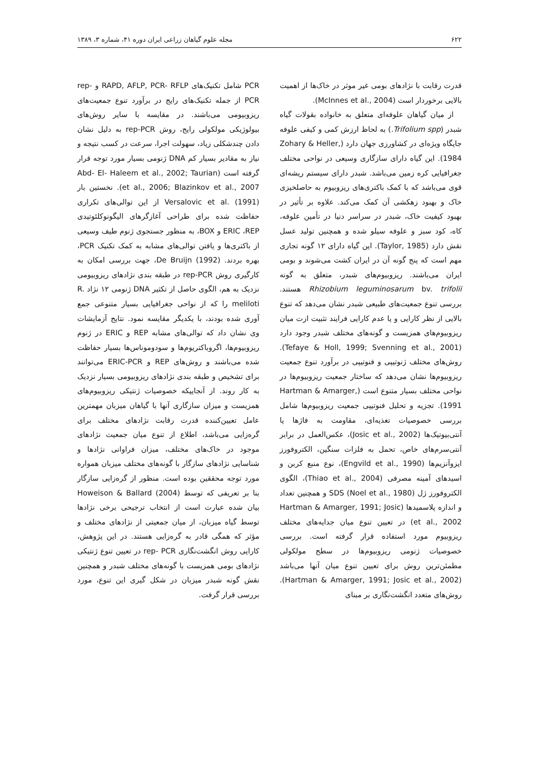۶۲۲ مجله علوم گیاهان زراعی ایران دوره ۴۱، شماره ۳، ۱۳۸۹
قدرت رقابت با نژادهای بومی غیر موثر در خاک‌ها از اهمیت بالایی برخوردار است (McInnes et al., 2004).
از میان گیاهان علوفه‌ای متعلق به خانواده بقولات گیاه شبدر (Trifolium spp.) به لحاظ ارزش کمی و کیفی علوفه جایگاه ویژه‌ای در کشاورزی جهان دارد (Zohary & Heller, 1984). این گیاه دارای سازگاری وسیعی در نواحی مختلف جغرافیایی کره زمین می‌باشد. شبدر دارای سیستم ریشه‌ای قوی می‌باشد که با کمک باکتری‌های ریزوبیوم به حاصلخیزی خاک و بهبود زهکشی آن کمک می‌کند. علاوه بر تأثیر در بهبود کیفیت خاک، شبدر در سراسر دنیا در تأمین علوفه، کاه، کود سبز و علوفه سیلو شده و همچنین تولید عسل نقش دارد (Taylor, 1985). این گیاه دارای ۱۲ گونه تجاری مهم است که پنج گونه آن در ایران کشت می‌شوند و بومی ایران می‌باشند. ریزوبیوم‌های شبدر، متعلق به گونه Rhizobium leguminosarum bv. trifolii هستند. بررسی تنوع جمعیت‌های طبیعی شبدر نشان می‌دهد که تنوع بالایی از نظر کارایی و یا عدم کارایی فرایند تثبیت ازت میان ریزوبیوم‌های همزیست و گونه‌های مختلف شبدر وجود دارد (Tefaye & Holl, 1999; Svenning et al., 2001). روش‌های مختلف ژنوتیپی و فنوتیپی در برآورد تنوع جمعیت ریزوبیوم‌ها نشان می‌دهد که ساختار جمعیت ریزوبیوم‌ها در نواحی مختلف بسیار متنوع است (Hartman & Amarger, 1991). تجزیه و تحلیل فنوتیپی جمعیت ریزوبیوم‌ها شامل بررسی خصوصیات تغذیه‌ای، مقاومت به فاژها یا آنتی‌بیوتیک‌ها (Josic et al., 2002)، عکس‌العمل در برابر آنتی‌سرم‌های خاص، تحمل به فلزات سنگین، الکتروفورز ایزوآنزیم‌ها (Engvild et al., 1990)، نوع منبع کربن و اسیدهای آمینه مصرفی (Thiao et al., 2004)، الگوی الکتروفورز ژل SDS (Noel et al., 1980) و همچنین تعداد و اندازه پلاسمیدها (Hartman & Amarger, 1991; Josic et al., 2002) در تعیین تنوع میان جدایه‌های مختلف ریزوبیوم مورد استفاده قرار گرفته است. بررسی خصوصیات ژنومی ریزوبیوم‌ها در سطح مولکولی مطمئن‌ترین روش برای تعیین تنوع میان آنها می‌باشد (Hartman & Amarger, 1991; Josic et al., 2002). روش‌های متعدد انگشت‌نگاری بر مبنای
PCR شامل تکنیک‌های RAPD, AFLP, PCR- RFLP و rep- PCR از جمله تکنیک‌های رایج در برآورد تنوع جمعیت‌های ریزوبیومی می‌باشند. در مقایسه با سایر روش‌های بیولوژیکی مولکولی رایج، روش rep-PCR به دلیل نشان دادن چندشکلی زیاد، سهولت اجرا، سرعت در کسب نتیجه و نیاز به مقادیر بسیار کم DNA ژنومی بسیار مورد توجه قرار گرفته است (Abd- El- Haleem et al., 2002; Taurian et al., 2006; Blazinkov et al., 2007). نخستین بار Versalovic et al. (1991) از این توالی‌های تکراری حفاظت شده برای طراحی آغازگرهای الیگونوکلئوتیدی ERIC ،REP و BOX، به منظور جستجوی ژنوم طیف وسیعی از باکتری‌ها و یافتن توالی‌های مشابه به کمک تکنیک PCR، بهره بردند. De Bruijn (1992)، جهت بررسی امکان به کارگیری روش rep-PCR در طبقه بندی نژادهای ریزوبیومی نزدیک به هم، الگوی حاصل از تکثیر DNA ژنومی ۱۲ نژاد R. meliloti را که از نواحی جغرافیایی بسیار متنوعی جمع آوری شده بودند، با یکدیگر مقایسه نمود. نتایج آزمایشات وی نشان داد که توالی‌های مشابه REP و ERIC در ژنوم ریزوبیوم‌ها، اگروباکتریوم‌ها و سودوموناس‌ها بسیار حفاظت شده می‌باشند و روش‌های REP و ERIC-PCR می‌توانند برای تشخیص و طبقه بندی نژادهای ریزوبیومی بسیار نزدیک به کار روند. از آنجاییکه خصوصیات ژنتیکی ریزوبیوم‌های همزیست و میزان سازگاری آنها با گیاهان میزبان مهمترین عامل تعیین‌کننده قدرت رقابت نژادهای مختلف برای گره‌زایی می‌باشد، اطلاع از تنوع میان جمعیت نژادهای موجود در خاک‌های مختلف، میزان فراوانی نژادها و شناسایی نژادهای سازگار با گونه‌های مختلف میزبان همواره مورد توجه محققین بوده است. منظور از گره‌زایی سازگار بنا بر تعریفی که توسط Howeison & Ballard (2004) بیان شده عبارت است از انتخاب ترجیحی برخی نژادها توسط گیاه میزبان، از میان جمعیتی از نژادهای مختلف و مؤثر که همگی قادر به گره‌زایی هستند. در این پژوهش، کارایی روش انگشت‌نگاری rep- PCR در تعیین تنوع ژنتیکی نژادهای بومی همزیست با گونه‌های مختلف شبدر و همچنین نقش گونه شبدر میزبان در شکل گیری این تنوع، مورد بررسی قرار گرفت.